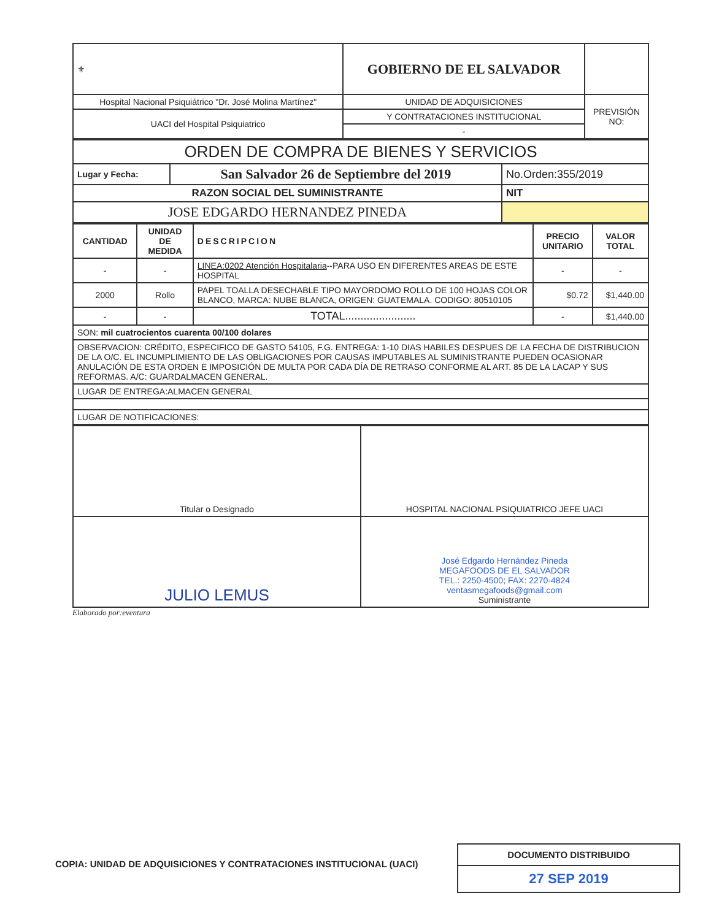| ⚜ | GOBIERNO DE EL SALVADOR | |
| Hospital Nacional Psiquiátrico "Dr. José Molina Martínez" | UNIDAD DE ADQUISICIONES | PREVISIÓN NO: |
| UACI del Hospital Psiquiatrico | Y CONTRATACIONES INSTITUCIONAL | |
| | - | |
| ORDEN DE COMPRA DE BIENES Y SERVICIOS | | |
| Lugar y Fecha: | San Salvador 26 de Septiembre del 2019 | No.Orden:355/2019 |
| RAZON SOCIAL DEL SUMINISTRANTE | | NIT |
| JOSE EDGARDO HERNANDEZ PINEDA | | |
| CANTIDAD | UNIDAD DE MEDIDA | DESCRIPCION | PRECIO UNITARIO | VALOR TOTAL |
| --- | --- | --- | --- | --- |
| - | - | LINEA:0202 Atención Hospitalaria --PARA USO EN DIFERENTES AREAS DE ESTE HOSPITAL | - | - |
| 2000 | Rollo | PAPEL TOALLA DESECHABLE TIPO MAYORDOMO ROLLO DE 100 HOJAS COLOR BLANCO, MARCA: NUBE BLANCA, ORIGEN: GUATEMALA. CODIGO: 80510105 | $0.72 | $1,440.00 |
| - | - | TOTAL....................... | - | $1,440.00 |
| SON: mil cuatrocientos cuarenta 00/100 dolares | | | | |
| OBSERVACION: CRÉDITO, ESPECIFICO DE GASTO 54105, F.G. ENTREGA: 1-10 DIAS HABILES DESPUES DE LA FECHA DE DISTRIBUCION DE LA O/C. EL INCUMPLIMIENTO DE LAS OBLIGACIONES POR CAUSAS IMPUTABLES AL SUMINISTRANTE PUEDEN OCASIONAR ANULACIÓN DE ESTA ORDEN E IMPOSICIÓN DE MULTA POR CADA DÍA DE RETRASO CONFORME AL ART. 85 DE LA LACAP Y SUS REFORMAS. A/C: GUARDALMACEN GENERAL. | | | | |
| LUGAR DE ENTREGA:ALMACEN GENERAL | | | | |
| LUGAR DE NOTIFICACIONES: | | | | |
| Titular o Designado | HOSPITAL NACIONAL PSIQUIATRICO JEFE UACI |
| JULIO LEMUS | José Edgardo Hernández Pineda MEGAFOODS DE EL SALVADOR TEL.: 2250-4500; FAX: 2270-4824 ventasmegafoods@gmail.com Suministrante |
Elaborado por:eventura
DOCUMENTO DISTRIBUIDO
27 SEP 2019
COPIA: UNIDAD DE ADQUISICIONES Y CONTRATACIONES INSTITUCIONAL (UACI)